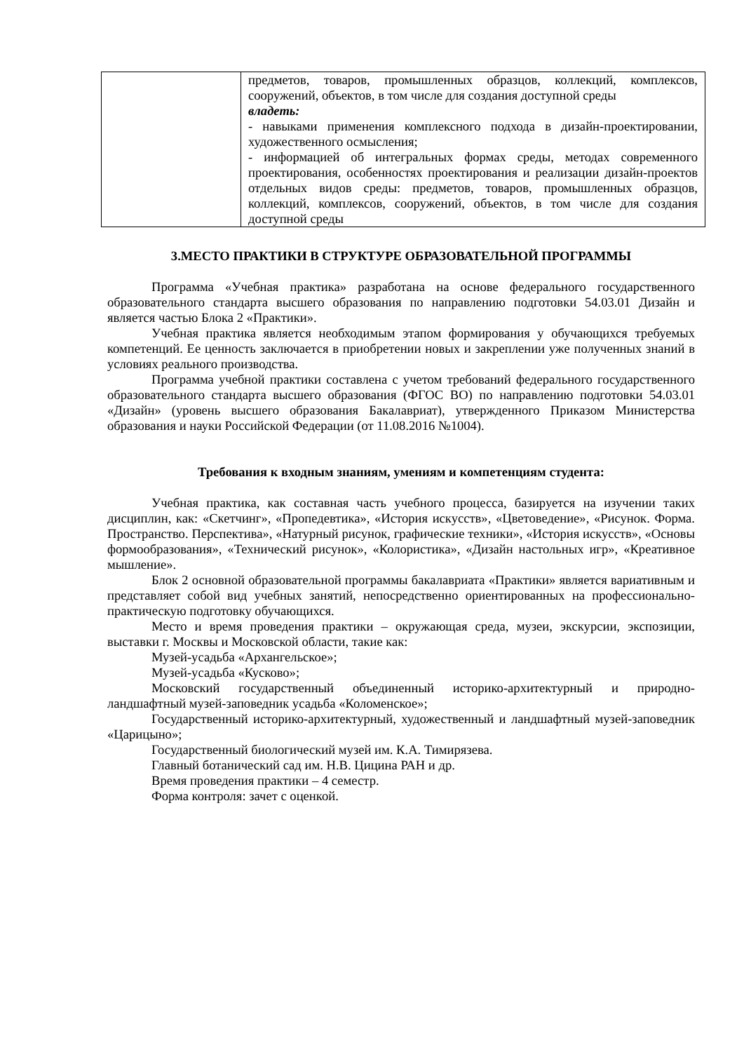| | предметов, товаров, промышленных образцов, коллекций, комплексов, сооружений, объектов, в том числе для создания доступной среды владеть: - навыками применения комплексного подхода в дизайн-проектировании, художественного осмысления; - информацией об интегральных формах среды, методах современного проектирования, особенностях проектирования и реализации дизайн-проектов отдельных видов среды: предметов, товаров, промышленных образцов, коллекций, комплексов, сооружений, объектов, в том числе для создания доступной среды |
3.МЕСТО ПРАКТИКИ В СТРУКТУРЕ ОБРАЗОВАТЕЛЬНОЙ ПРОГРАММЫ
Программа «Учебная практика» разработана на основе федерального государственного образовательного стандарта высшего образования по направлению подготовки 54.03.01 Дизайн и является частью Блока 2 «Практики».
Учебная практика является необходимым этапом формирования у обучающихся требуемых компетенций. Ее ценность заключается в приобретении новых и закреплении уже полученных знаний в условиях реального производства.
Программа учебной практики составлена с учетом требований федерального государственного образовательного стандарта высшего образования (ФГОС ВО) по направлению подготовки 54.03.01 «Дизайн» (уровень высшего образования Бакалавриат), утвержденного Приказом Министерства образования и науки Российской Федерации (от 11.08.2016 №1004).
Требования к входным знаниям, умениям и компетенциям студента:
Учебная практика, как составная часть учебного процесса, базируется на изучении таких дисциплин, как: «Скетчинг», «Пропедевтика», «История искусств», «Цветоведение», «Рисунок. Форма. Пространство. Перспектива», «Натурный рисунок, графические техники», «История искусств», «Основы формообразования», «Технический рисунок», «Колористика», «Дизайн настольных игр», «Креативное мышление».
Блок 2 основной образовательной программы бакалавриата «Практики» является вариативным и представляет собой вид учебных занятий, непосредственно ориентированных на профессионально-практическую подготовку обучающихся.
Место и время проведения практики – окружающая среда, музеи, экскурсии, экспозиции, выставки г. Москвы и Московской области, такие как:
Музей-усадьба «Архангельское»;
Музей-усадьба «Кусково»;
Московский государственный объединенный историко-архитектурный и природно-ландшафтный музей-заповедник усадьба «Коломенское»;
Государственный историко-архитектурный, художественный и ландшафтный музей-заповедник «Царицыно»;
Государственный биологический музей им. К.А. Тимирязева.
Главный ботанический сад им. Н.В. Цицина РАН и др.
Время проведения практики – 4 семестр.
Форма контроля: зачет с оценкой.